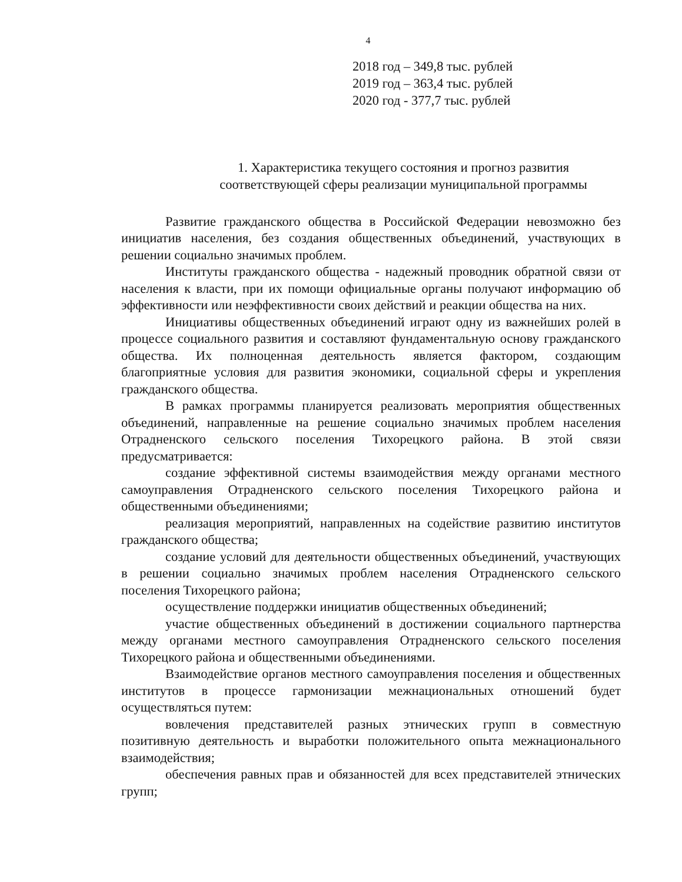4
2018 год – 349,8 тыс. рублей
2019 год – 363,4 тыс. рублей
2020 год - 377,7 тыс. рублей
1. Характеристика текущего состояния и прогноз развития
соответствующей сферы реализации муниципальной программы
Развитие гражданского общества в Российской Федерации невозможно без инициатив населения, без создания общественных объединений, участвующих в решении социально значимых проблем.
Институты гражданского общества - надежный проводник обратной связи от населения к власти, при их помощи официальные органы получают информацию об эффективности или неэффективности своих действий и реакции общества на них.
Инициативы общественных объединений играют одну из важнейших ролей в процессе социального развития и составляют фундаментальную основу гражданского общества. Их полноценная деятельность является фактором, создающим благоприятные условия для развития экономики, социальной сферы и укрепления гражданского общества.
В рамках программы планируется реализовать мероприятия общественных объединений, направленные на решение социально значимых проблем населения Отрадненского сельского поселения Тихорецкого района. В этой связи предусматривается:
создание эффективной системы взаимодействия между органами местного самоуправления Отрадненского сельского поселения Тихорецкого района и общественными объединениями;
реализация мероприятий, направленных на содействие развитию институтов гражданского общества;
создание условий для деятельности общественных объединений, участвующих в решении социально значимых проблем населения Отрадненского сельского поселения Тихорецкого района;
осуществление поддержки инициатив общественных объединений;
участие общественных объединений в достижении социального партнерства между органами местного самоуправления Отрадненского сельского поселения Тихорецкого района и общественными объединениями.
Взаимодействие органов местного самоуправления поселения и общественных институтов в процессе гармонизации межнациональных отношений будет осуществляться путем:
вовлечения представителей разных этнических групп в совместную позитивную деятельность и выработки положительного опыта межнационального взаимодействия;
обеспечения равных прав и обязанностей для всех представителей этнических групп;